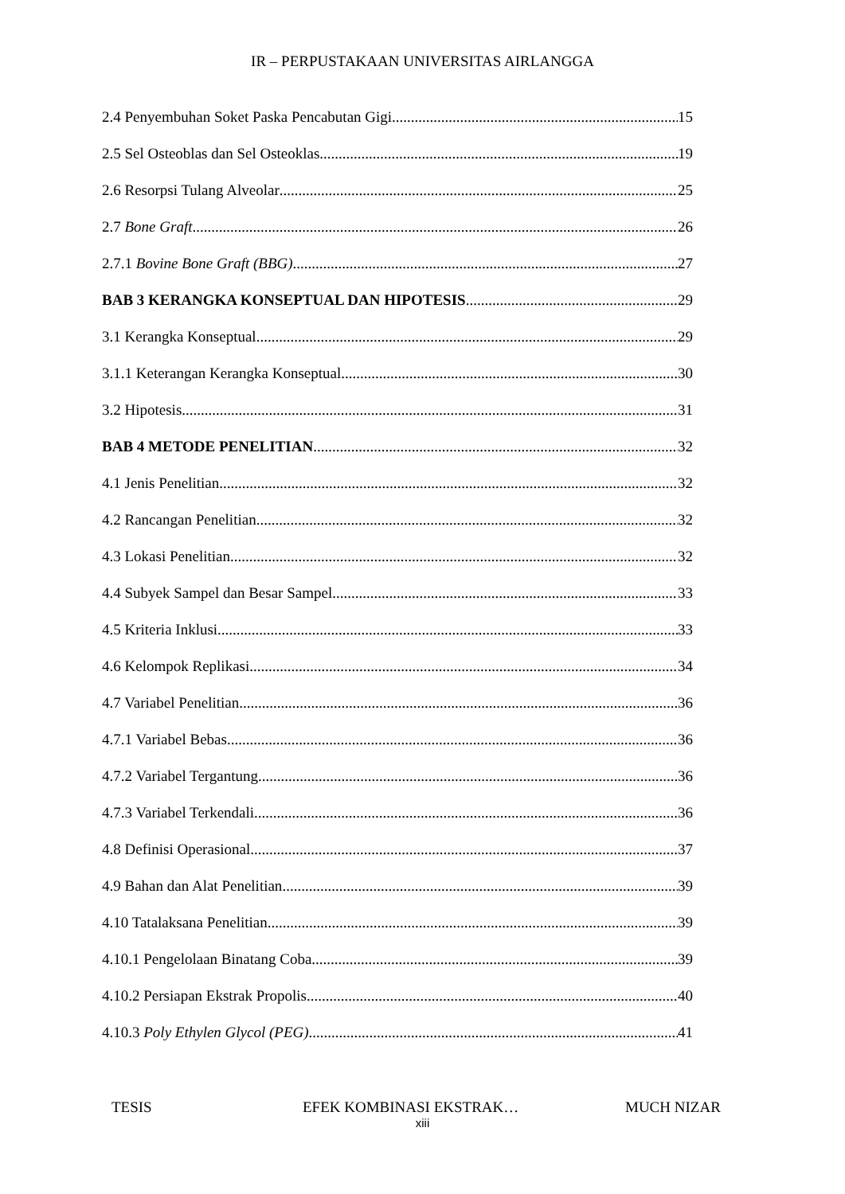IR – PERPUSTAKAAN UNIVERSITAS AIRLANGGA
2.4 Penyembuhan Soket Paska Pencabutan Gigi 15
2.5 Sel Osteoblas dan Sel Osteoklas 19
2.6 Resorpsi Tulang Alveolar 25
2.7 Bone Graft 26
2.7.1 Bovine Bone Graft (BBG) 27
BAB 3 KERANGKA KONSEPTUAL DAN HIPOTESIS 29
3.1 Kerangka Konseptual 29
3.1.1 Keterangan Kerangka Konseptual 30
3.2 Hipotesis 31
BAB 4 METODE PENELITIAN 32
4.1 Jenis Penelitian 32
4.2 Rancangan Penelitian 32
4.3 Lokasi Penelitian 32
4.4 Subyek Sampel dan Besar Sampel 33
4.5 Kriteria Inklusi 33
4.6 Kelompok Replikasi 34
4.7 Variabel Penelitian 36
4.7.1 Variabel Bebas 36
4.7.2 Variabel Tergantung 36
4.7.3 Variabel Terkendali 36
4.8 Definisi Operasional 37
4.9 Bahan dan Alat Penelitian 39
4.10 Tatalaksana Penelitian 39
4.10.1 Pengelolaan Binatang Coba 39
4.10.2 Persiapan Ekstrak Propolis 40
4.10.3 Poly Ethylen Glycol (PEG) 41
TESIS EFEK KOMBINASI EKSTRAK… MUCH NIZAR
xiii